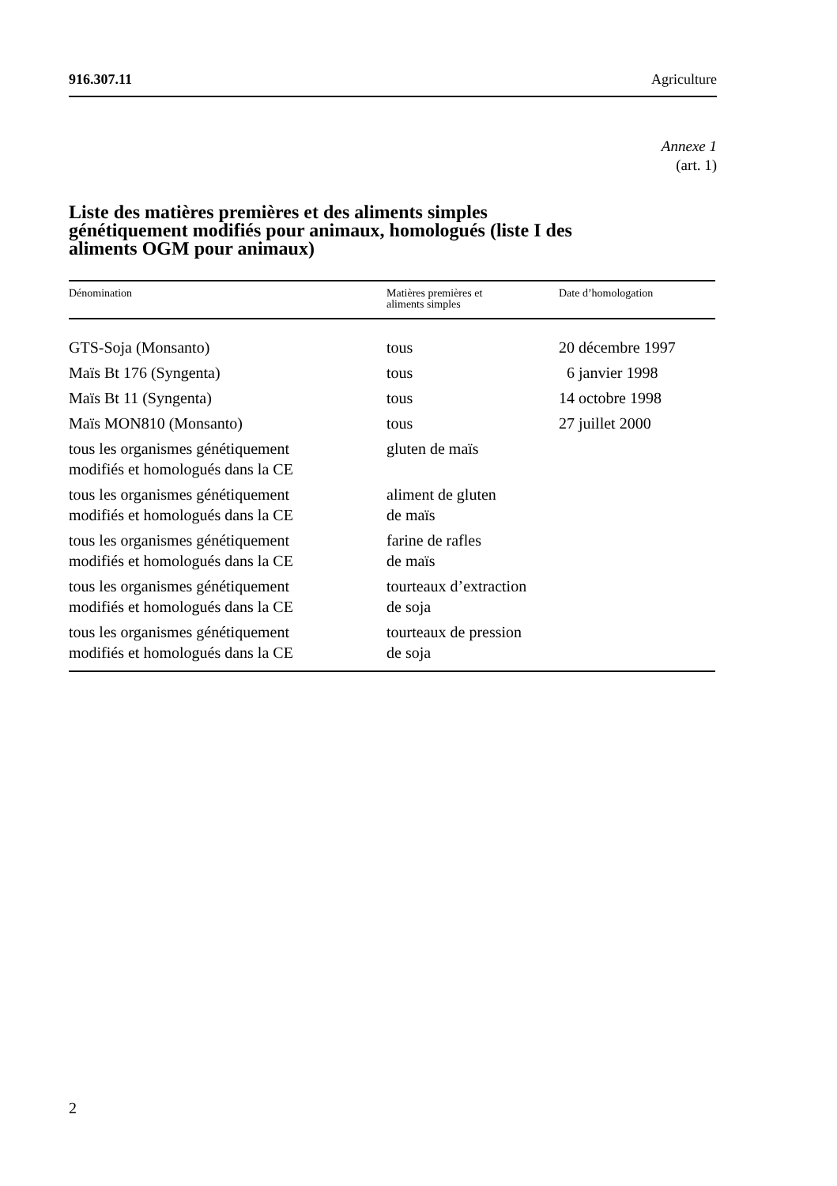916.307.11 Agriculture
Annexe 1
(art. 1)
Liste des matières premières et des aliments simples génétiquement modifiés pour animaux, homologués (liste I des aliments OGM pour animaux)
| Dénomination | Matières premières et aliments simples | Date d’homologation |
| --- | --- | --- |
| GTS-Soja (Monsanto) | tous | 20 décembre 1997 |
| Maïs Bt 176 (Syngenta) | tous | 6 janvier 1998 |
| Maïs Bt 11 (Syngenta) | tous | 14 octobre 1998 |
| Maïs MON810 (Monsanto) | tous | 27 juillet 2000 |
| tous les organismes génétiquement modifiés et homologués dans la CE | gluten de maïs | |
| tous les organismes génétiquement modifiés et homologués dans la CE | aliment de gluten de maïs | |
| tous les organismes génétiquement modifiés et homologués dans la CE | farine de rafles de maïs | |
| tous les organismes génétiquement modifiés et homologués dans la CE | tourteaux d’extraction de soja | |
| tous les organismes génétiquement modifiés et homologués dans la CE | tourteaux de pression de soja | |
2